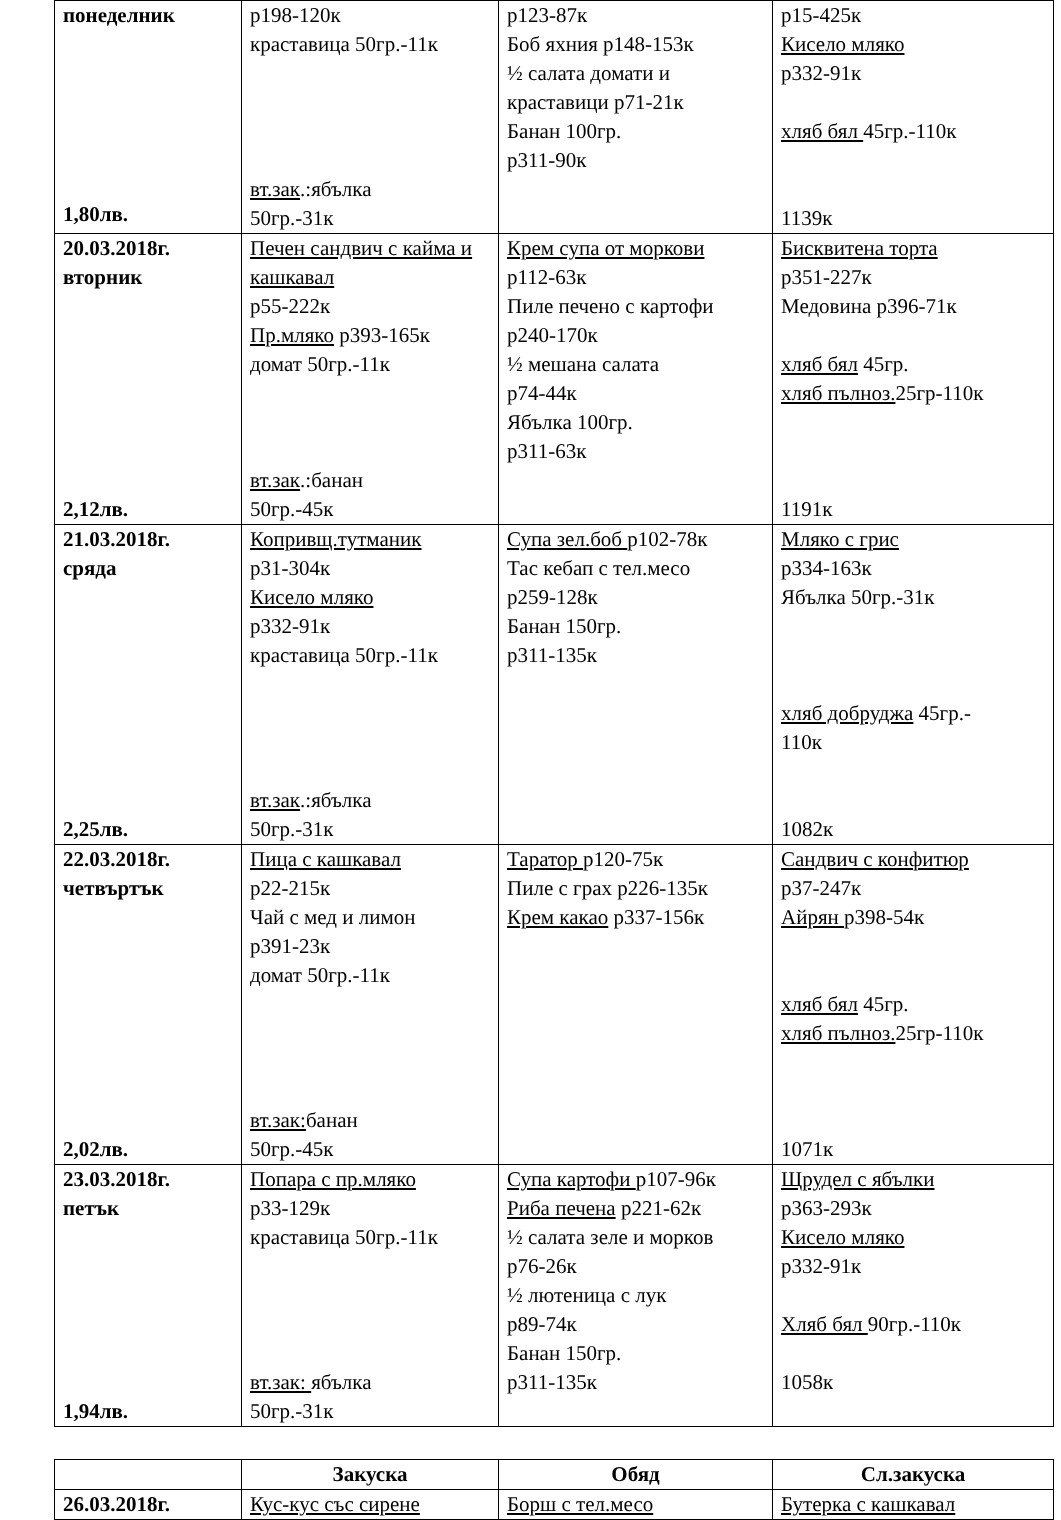| понеделник 1,80лв. | р198-120к краставица 50гр.-11к вт.зак .:ябълка 50гр.-31к | р123-87к Боб яхния р148-153к ½ салата домати и краставици р71-21к Банан 100гр. р311-90к | р15-425к Кисело мляко р332-91к хляб бял 45гр.-110к 1139к |
| 20.03.2018г. вторник 2,12лв. | Печен сандвич с кайма и кашкавал р55-222к Пр.мляко р393-165к домат 50гр.-11к вт.зак .:банан 50гр.-45к | Крем супа от моркови р112-63к Пиле печено с картофи р240-170к ½ мешана салата р74-44к Ябълка 100гр. р311-63к | Бисквитена торта р351-227к Медовина р396-71к хляб бял 45гр. хляб пълноз. 25гр-110к 1191к |
| 21.03.2018г. сряда 2,25лв. | Копривщ.тутманик р31-304к Кисело мляко р332-91к краставица 50гр.-11к вт.зак .:ябълка 50гр.-31к | Супа зел.боб р102-78к Тас кебап с тел.месо р259-128к Банан 150гр. р311-135к | Мляко с грис р334-163к Ябълка 50гр.-31к хляб добруджа 45гр.- 110к 1082к |
| 22.03.2018г. четвъртък 2,02лв. | Пица с кашкавал р22-215к Чай с мед и лимон р391-23к домат 50гр.-11к вт.зак: банан 50гр.-45к | Таратор р120-75к Пиле с грах р226-135к Крем какао р337-156к | Сандвич с конфитюр р37-247к Айрян р398-54к хляб бял 45гр. хляб пълноз. 25гр-110к 1071к |
| 23.03.2018г. петък 1,94лв. | Попара с пр.мляко р33-129к краставица 50гр.-11к вт.зак: ябълка 50гр.-31к | Супа картофи р107-96к Риба печена р221-62к ½ салата зеле и морков р76-26к ½ лютеница с лук р89-74к Банан 150гр. р311-135к | Щрудел с ябълки р363-293к Кисело мляко р332-91к Хляб бял 90гр.-110к 1058к |
| | Закуска | Обяд | Сл.закуска |
| --- | --- | --- | --- |
| 26.03.2018г. | Кус-кус със сирене | Борш с тел.месо | Бутерка с кашкавал |